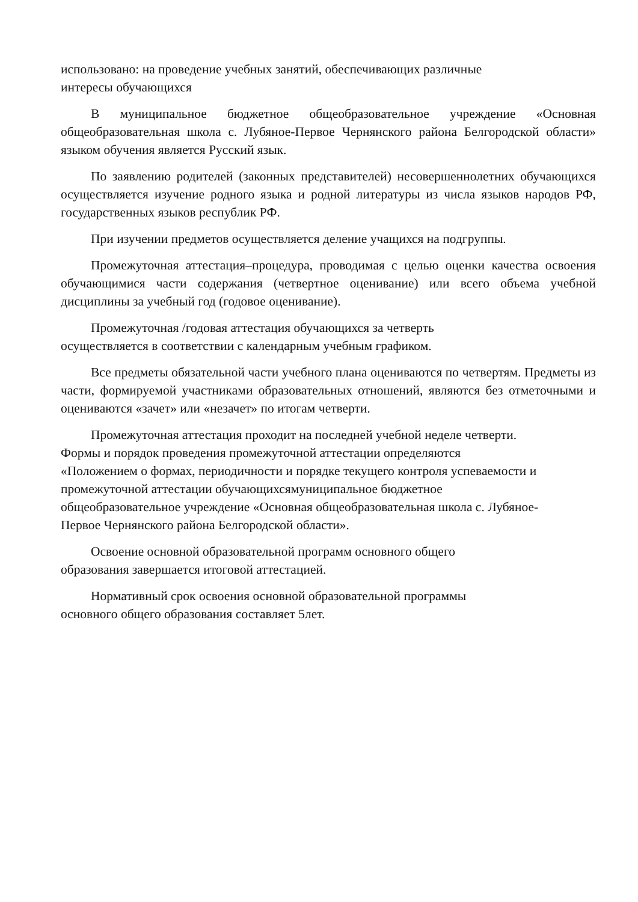использовано: на проведение учебных занятий, обеспечивающих различные
интересы обучающихся
В муниципальное бюджетное общеобразовательное учреждение «Основная общеобразовательная школа с. Лубяное-Первое Чернянского района Белгородской области» языком обучения является Русский язык.
По заявлению родителей (законных представителей) несовершеннолетних обучающихся осуществляется изучение родного языка и родной литературы из числа языков народов РФ, государственных языков республик РФ.
При изучении предметов осуществляется деление учащихся на подгруппы.
Промежуточная аттестация–процедура, проводимая с целью оценки качества освоения обучающимися части содержания (четвертное оценивание) или всего объема учебной дисциплины за учебный год (годовое оценивание).
Промежуточная /годовая аттестация обучающихся за четверть
осуществляется в соответствии с календарным учебным графиком.
Все предметы обязательной части учебного плана оцениваются по четвертям. Предметы из части, формируемой участниками образовательных отношений, являются без отметочными и оцениваются «зачет» или «незачет» по итогам четверти.
Промежуточная аттестация проходит на последней учебной неделе четверти.
Формы и порядок проведения промежуточной аттестации определяются
«Положением о формах, периодичности и порядке текущего контроля успеваемости и
промежуточной аттестации обучающихсямуниципальное бюджетное
общеобразовательное учреждение «Основная общеобразовательная школа с. Лубяное-
Первое Чернянского района Белгородской области».
Освоение основной образовательной программ основного общего
образования завершается итоговой аттестацией.
Нормативный срок освоения основной образовательной программы
основного общего образования составляет 5лет.